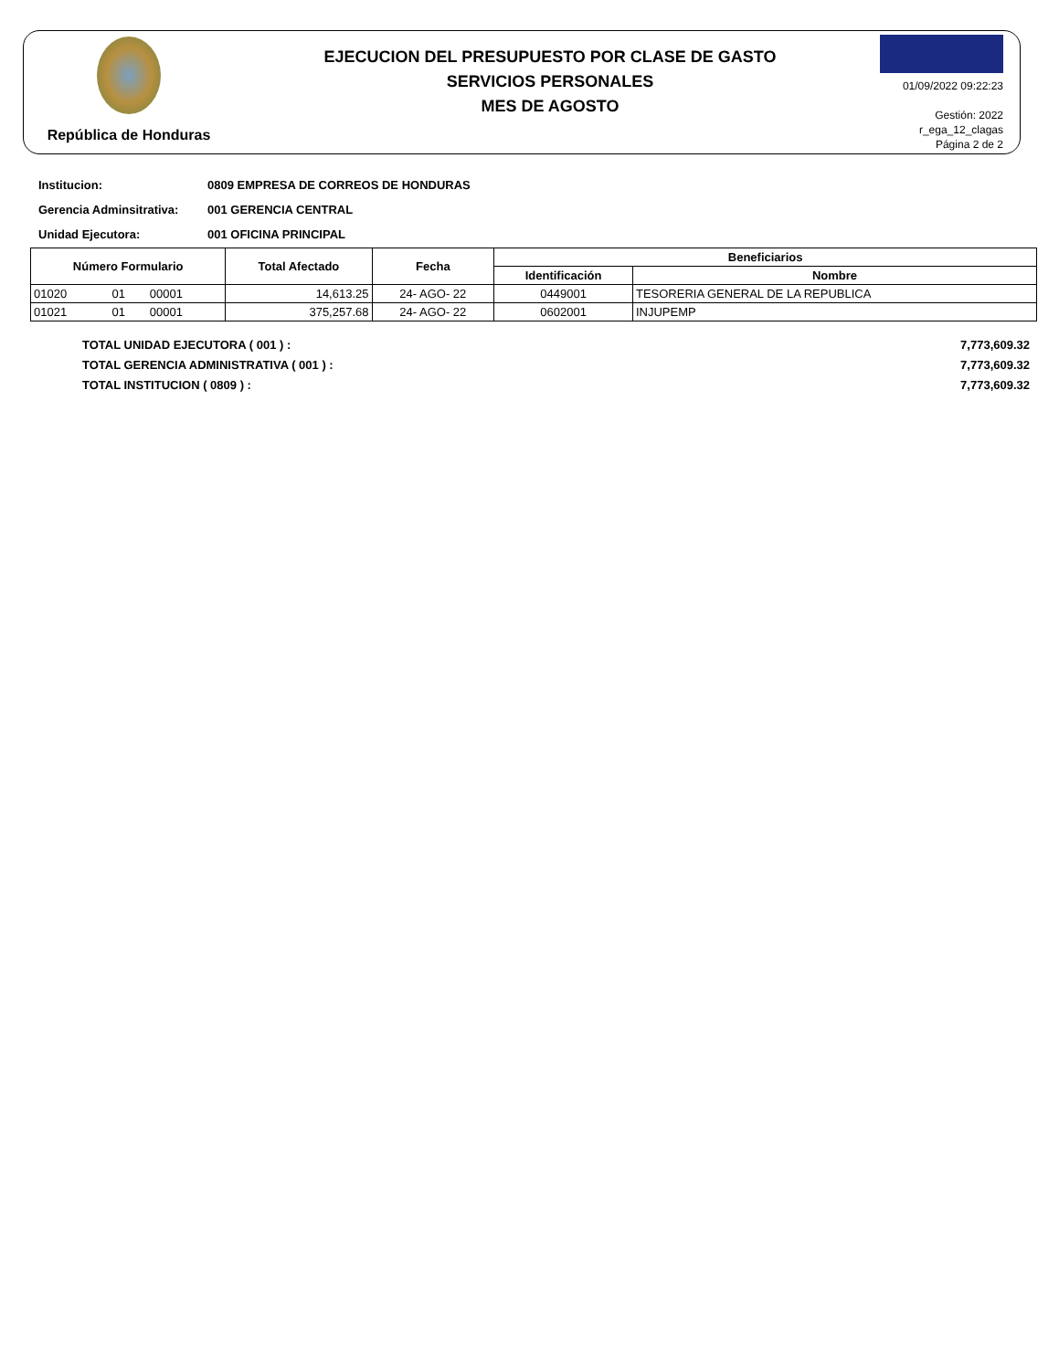República de Honduras
EJECUCION DEL PRESUPUESTO POR CLASE DE GASTO
SERVICIOS PERSONALES
MES DE AGOSTO
01/09/2022 09:22:23
Gestión: 2022
r_ega_12_clagas
Página 2 de 2
Institucion: 0809 EMPRESA DE CORREOS DE HONDURAS
Gerencia Adminsitrativa: 001 GERENCIA CENTRAL
Unidad Ejecutora: 001 OFICINA PRINCIPAL
| Número Formulario | | | Total Afectado | Fecha | Beneficiarios | |
| --- | --- | --- | --- | --- | --- | --- |
| | | | | | Identificación | Nombre |
| 01020 | 01 | 00001 | 14,613.25 | 24- AGO- 22 | 0449001 | TESORERIA GENERAL DE LA REPUBLICA |
| 01021 | 01 | 00001 | 375,257.68 | 24- AGO- 22 | 0602001 | INJUPEMP |
TOTAL UNIDAD EJECUTORA ( 001 ) : 7,773,609.32
TOTAL GERENCIA ADMINISTRATIVA ( 001 ) : 7,773,609.32
TOTAL INSTITUCION ( 0809 ) : 7,773,609.32